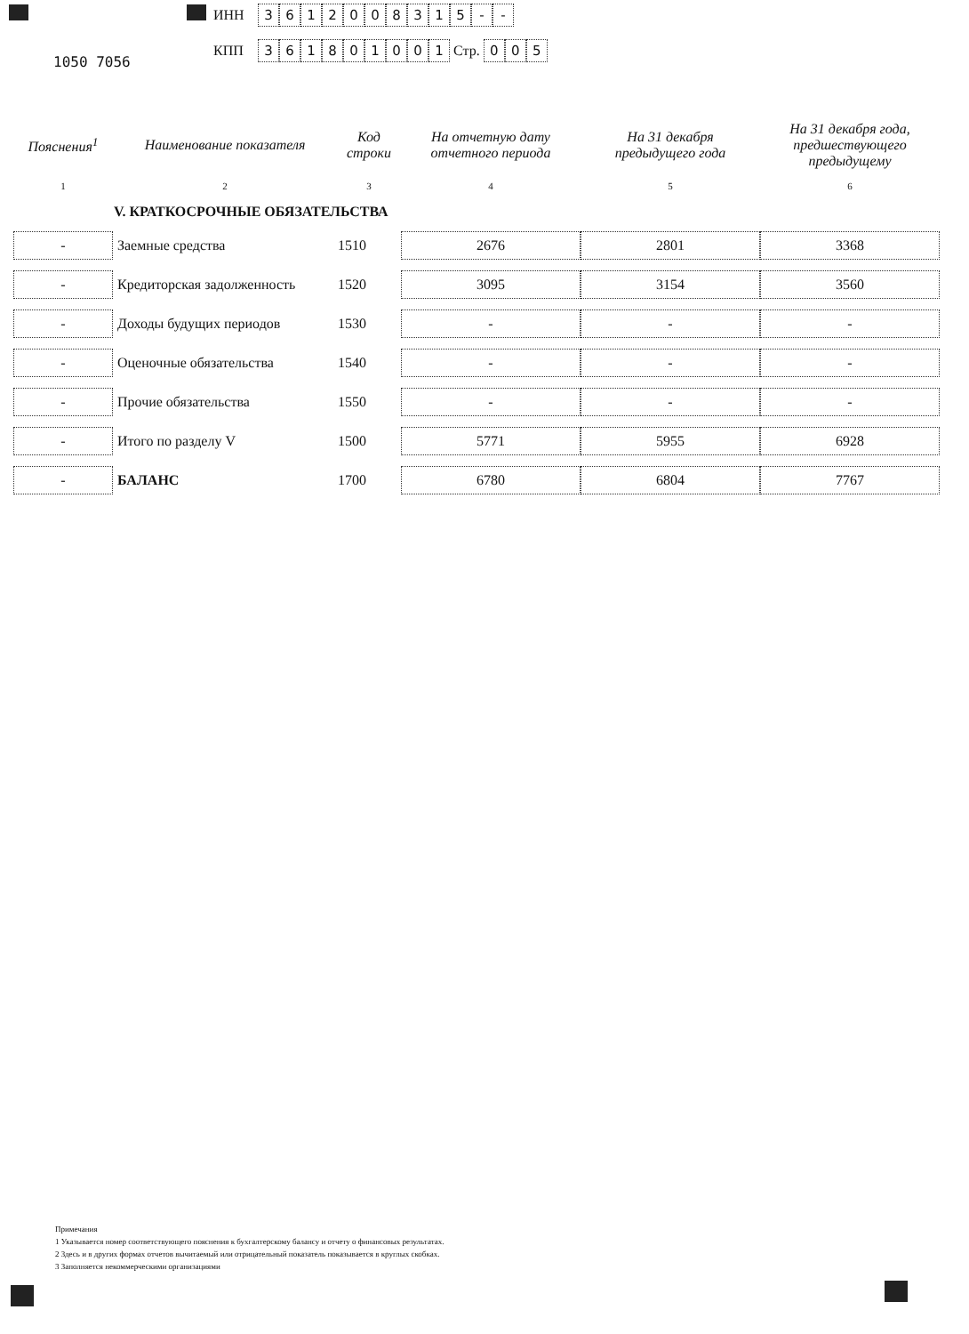1050 7056
ИНН 3612008315 - -
КПП 361801001 Стр. 0 0 5
| Пояснения<sup>1</sup> | Наименование показателя | Код строки | На отчетную дату отчетного периода | На 31 декабря предыдущего года | На 31 декабря года, предшествующего предыдущему |
| --- | --- | --- | --- | --- | --- |
| 1 | 2 | 3 | 4 | 5 | 6 |
| | V. КРАТКОСРОЧНЫЕ ОБЯЗАТЕЛЬСТВА | | | | |
| - | Заемные средства | 1510 | 2676 | 2801 | 3368 |
| - | Кредиторская задолженность | 1520 | 3095 | 3154 | 3560 |
| - | Доходы будущих периодов | 1530 | - | - | - |
| - | Оценочные обязательства | 1540 | - | - | - |
| - | Прочие обязательства | 1550 | - | - | - |
| - | Итого по разделу V | 1500 | 5771 | 5955 | 6928 |
| - | БАЛАНС | 1700 | 6780 | 6804 | 7767 |
Примечания
1 Указывается номер соответствующего пояснения к бухгалтерскому балансу и отчету о финансовых результатах.
2 Здесь и в других формах отчетов вычитаемый или отрицательный показатель показывается в круглых скобках.
3 Заполняется некоммерческими организациями